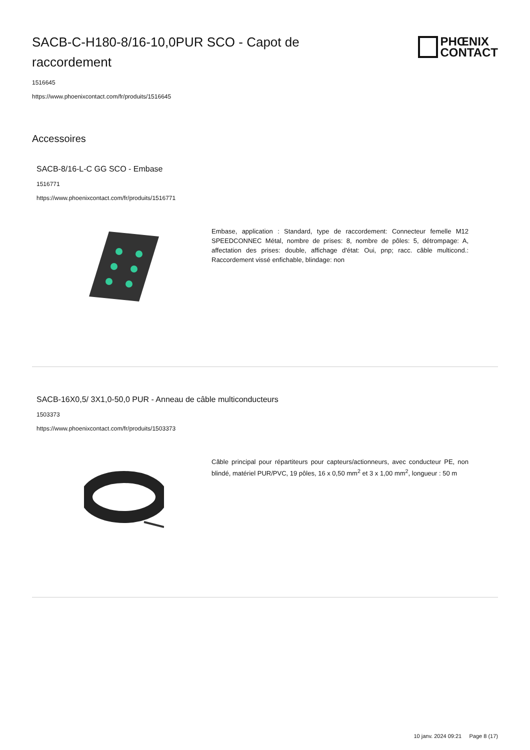SACB-C-H180-8/16-10,0PUR SCO - Capot de raccordement
PHŒNIX
CONTACT
1516645
https://www.phoenixcontact.com/fr/produits/1516645
Accessoires
SACB-8/16-L-C GG SCO - Embase
1516771
https://www.phoenixcontact.com/fr/produits/1516771
Embase, application : Standard, type de raccordement: Connecteur femelle M12 SPEEDCONNEC Métal, nombre de prises: 8, nombre de pôles: 5, détrompage: A, affectation des prises: double, affichage d'état: Oui, pnp; racc. câble multicond.: Raccordement vissé enfichable, blindage: non
SACB-16X0,5/ 3X1,0-50,0 PUR - Anneau de câble multiconducteurs
1503373
https://www.phoenixcontact.com/fr/produits/1503373
Câble principal pour répartiteurs pour capteurs/actionneurs, avec conducteur PE, non blindé, matériel PUR/PVC, 19 pôles, 16 x 0,50 mm<sup>2</sup> et 3 x 1,00 mm<sup>2</sup>, longueur : 50 m
10 janv. 2024 09:21 Page 8 (17)